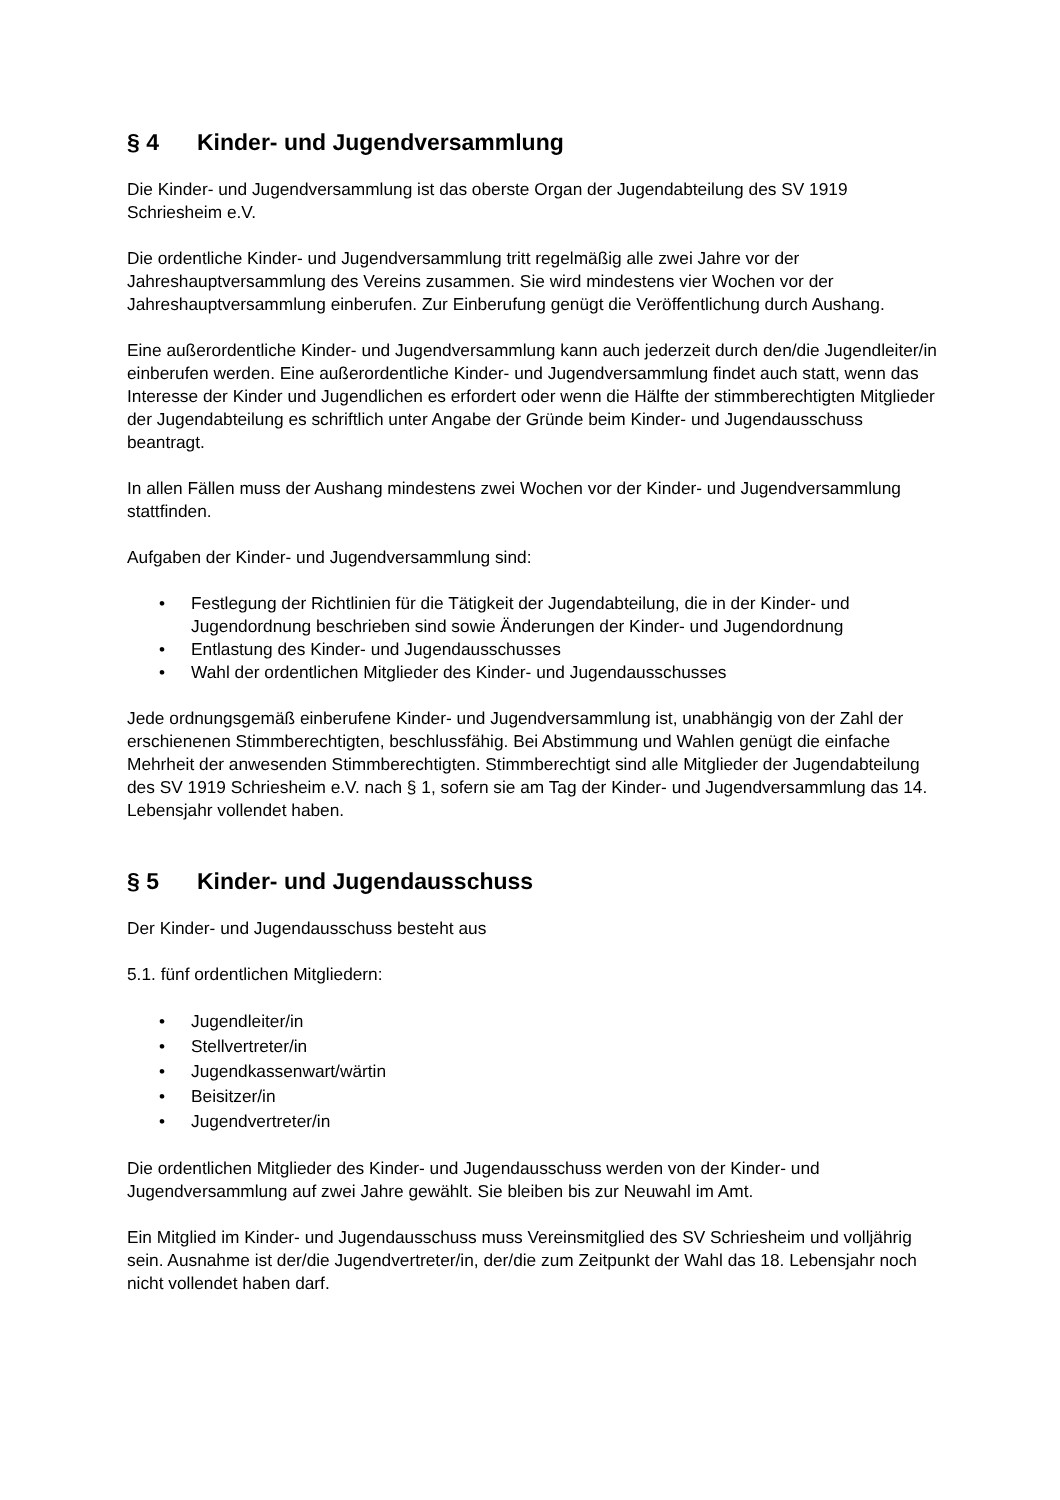§ 4 Kinder- und Jugendversammlung
Die Kinder- und Jugendversammlung ist das oberste Organ der Jugendabteilung des SV 1919 Schriesheim e.V.
Die ordentliche Kinder- und Jugendversammlung tritt regelmäßig alle zwei Jahre vor der Jahreshauptversammlung des Vereins zusammen. Sie wird mindestens vier Wochen vor der Jahreshauptversammlung einberufen. Zur Einberufung genügt die Veröffentlichung durch Aushang.
Eine außerordentliche Kinder- und Jugendversammlung kann auch jederzeit durch den/die Jugendleiter/in einberufen werden. Eine außerordentliche Kinder- und Jugendversammlung findet auch statt, wenn das Interesse der Kinder und Jugendlichen es erfordert oder wenn die Hälfte der stimmberechtigten Mitglieder der Jugendabteilung es schriftlich unter Angabe der Gründe beim Kinder- und Jugendausschuss beantragt.
In allen Fällen muss der Aushang mindestens zwei Wochen vor der Kinder- und Jugendversammlung stattfinden.
Aufgaben der Kinder- und Jugendversammlung sind:
• Festlegung der Richtlinien für die Tätigkeit der Jugendabteilung, die in der Kinder- und Jugendordnung beschrieben sind sowie Änderungen der Kinder- und Jugendordnung
• Entlastung des Kinder- und Jugendausschusses
• Wahl der ordentlichen Mitglieder des Kinder- und Jugendausschusses
Jede ordnungsgemäß einberufene Kinder- und Jugendversammlung ist, unabhängig von der Zahl der erschienenen Stimmberechtigten, beschlussfähig. Bei Abstimmung und Wahlen genügt die einfache Mehrheit der anwesenden Stimmberechtigten. Stimmberechtigt sind alle Mitglieder der Jugendabteilung des SV 1919 Schriesheim e.V. nach § 1, sofern sie am Tag der Kinder- und Jugendversammlung das 14. Lebensjahr vollendet haben.
§ 5 Kinder- und Jugendausschuss
Der Kinder- und Jugendausschuss besteht aus
5.1. fünf ordentlichen Mitgliedern:
• Jugendleiter/in
• Stellvertreter/in
• Jugendkassenwart/wärtin
• Beisitzer/in
• Jugendvertreter/in
Die ordentlichen Mitglieder des Kinder- und Jugendausschuss werden von der Kinder- und Jugendversammlung auf zwei Jahre gewählt. Sie bleiben bis zur Neuwahl im Amt.
Ein Mitglied im Kinder- und Jugendausschuss muss Vereinsmitglied des SV Schriesheim und volljährig sein. Ausnahme ist der/die Jugendvertreter/in, der/die zum Zeitpunkt der Wahl das 18. Lebensjahr noch nicht vollendet haben darf.